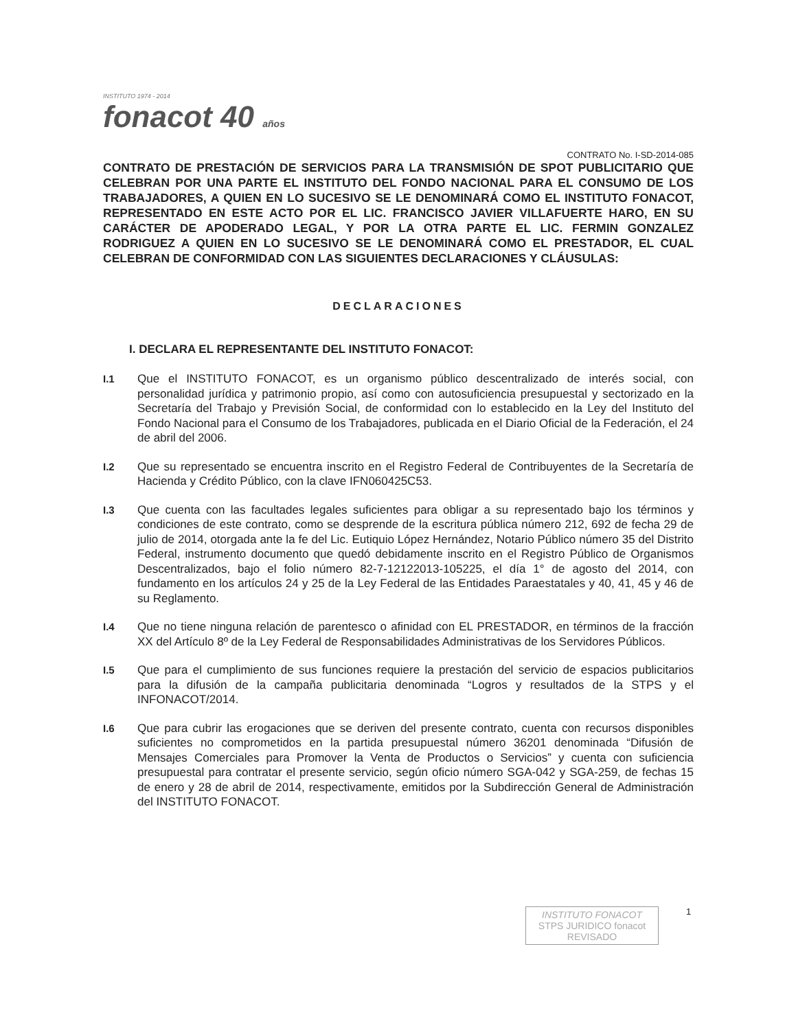INSTITUTO 1974 - 2014
fonacot 40 años
CONTRATO No. I-SD-2014-085
CONTRATO DE PRESTACIÓN DE SERVICIOS PARA LA TRANSMISIÓN DE SPOT PUBLICITARIO QUE CELEBRAN POR UNA PARTE EL INSTITUTO DEL FONDO NACIONAL PARA EL CONSUMO DE LOS TRABAJADORES, A QUIEN EN LO SUCESIVO SE LE DENOMINARÁ COMO EL INSTITUTO FONACOT, REPRESENTADO EN ESTE ACTO POR EL LIC. FRANCISCO JAVIER VILLAFUERTE HARO, EN SU CARÁCTER DE APODERADO LEGAL, Y POR LA OTRA PARTE EL LIC. FERMIN GONZALEZ RODRIGUEZ A QUIEN EN LO SUCESIVO SE LE DENOMINARÁ COMO EL PRESTADOR, EL CUAL CELEBRAN DE CONFORMIDAD CON LAS SIGUIENTES DECLARACIONES Y CLÁUSULAS:
DECLARACIONES
I. DECLARA EL REPRESENTANTE DEL INSTITUTO FONACOT:
I.1 Que el INSTITUTO FONACOT, es un organismo público descentralizado de interés social, con personalidad jurídica y patrimonio propio, así como con autosuficiencia presupuestal y sectorizado en la Secretaría del Trabajo y Previsión Social, de conformidad con lo establecido en la Ley del Instituto del Fondo Nacional para el Consumo de los Trabajadores, publicada en el Diario Oficial de la Federación, el 24 de abril del 2006.
I.2 Que su representado se encuentra inscrito en el Registro Federal de Contribuyentes de la Secretaría de Hacienda y Crédito Público, con la clave IFN060425C53.
I.3 Que cuenta con las facultades legales suficientes para obligar a su representado bajo los términos y condiciones de este contrato, como se desprende de la escritura pública número 212, 692 de fecha 29 de julio de 2014, otorgada ante la fe del Lic. Eutiquio López Hernández, Notario Público número 35 del Distrito Federal, instrumento documento que quedó debidamente inscrito en el Registro Público de Organismos Descentralizados, bajo el folio número 82-7-12122013-105225, el día 1° de agosto del 2014, con fundamento en los artículos 24 y 25 de la Ley Federal de las Entidades Paraestatales y 40, 41, 45 y 46 de su Reglamento.
I.4 Que no tiene ninguna relación de parentesco o afinidad con EL PRESTADOR, en términos de la fracción XX del Artículo 8º de la Ley Federal de Responsabilidades Administrativas de los Servidores Públicos.
I.5 Que para el cumplimiento de sus funciones requiere la prestación del servicio de espacios publicitarios para la difusión de la campaña publicitaria denominada “Logros y resultados de la STPS y el INFONACOT/2014.
I.6 Que para cubrir las erogaciones que se deriven del presente contrato, cuenta con recursos disponibles suficientes no comprometidos en la partida presupuestal número 36201 denominada “Difusión de Mensajes Comerciales para Promover la Venta de Productos o Servicios” y cuenta con suficiencia presupuestal para contratar el presente servicio, según oficio número SGA-042 y SGA-259, de fechas 15 de enero y 28 de abril de 2014, respectivamente, emitidos por la Subdirección General de Administración del INSTITUTO FONACOT.
INSTITUTO FONACOT
STPS JURIDICO fonacot
REVISADO
1